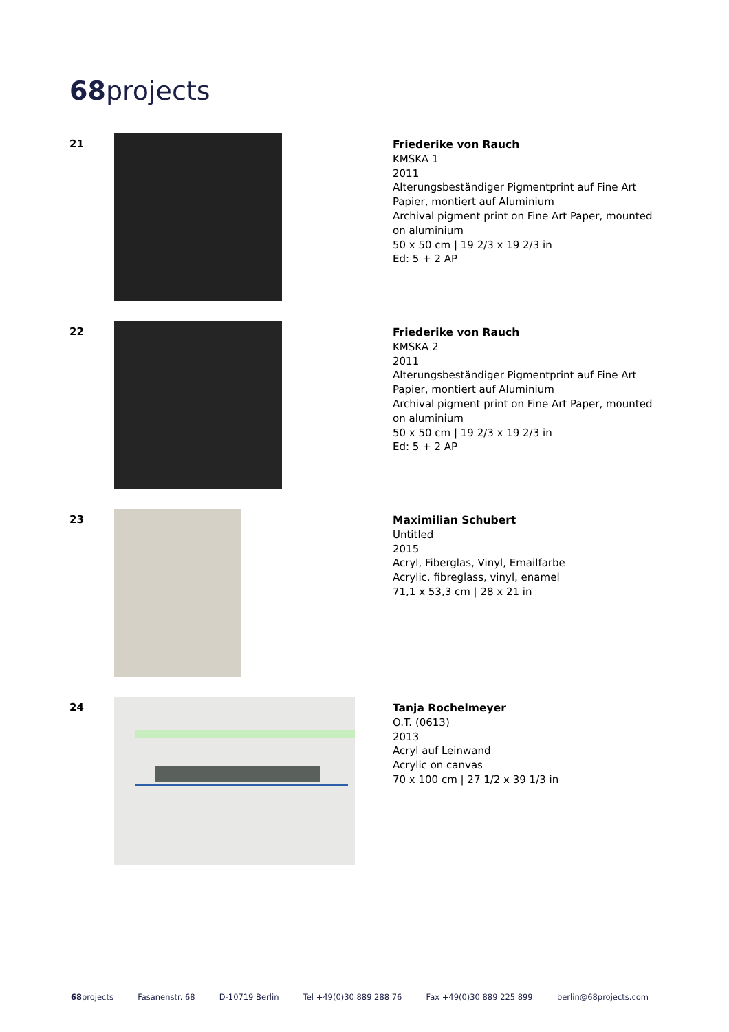68projects
21
Friederike von Rauch
KMSKA 1
2011
Alterungsbeständiger Pigmentprint auf Fine Art Papier, montiert auf Aluminium
Archival pigment print on Fine Art Paper, mounted on aluminium
50 x 50 cm | 19 2/3 x 19 2/3 in
Ed: 5 + 2 AP
22
Friederike von Rauch
KMSKA 2
2011
Alterungsbeständiger Pigmentprint auf Fine Art Papier, montiert auf Aluminium
Archival pigment print on Fine Art Paper, mounted on aluminium
50 x 50 cm | 19 2/3 x 19 2/3 in
Ed: 5 + 2 AP
23
Maximilian Schubert
Untitled
2015
Acryl, Fiberglas, Vinyl, Emailfarbe
Acrylic, fibreglass, vinyl, enamel
71,1 x 53,3 cm | 28 x 21 in
24
Tanja Rochelmeyer
O.T. (0613)
2013
Acryl auf Leinwand
Acrylic on canvas
70 x 100 cm | 27 1/2 x 39 1/3 in
68projects Fasanenstr. 68 D-10719 Berlin Tel +49(0)30 889 288 76 Fax +49(0)30 889 225 899 berlin@68projects.com